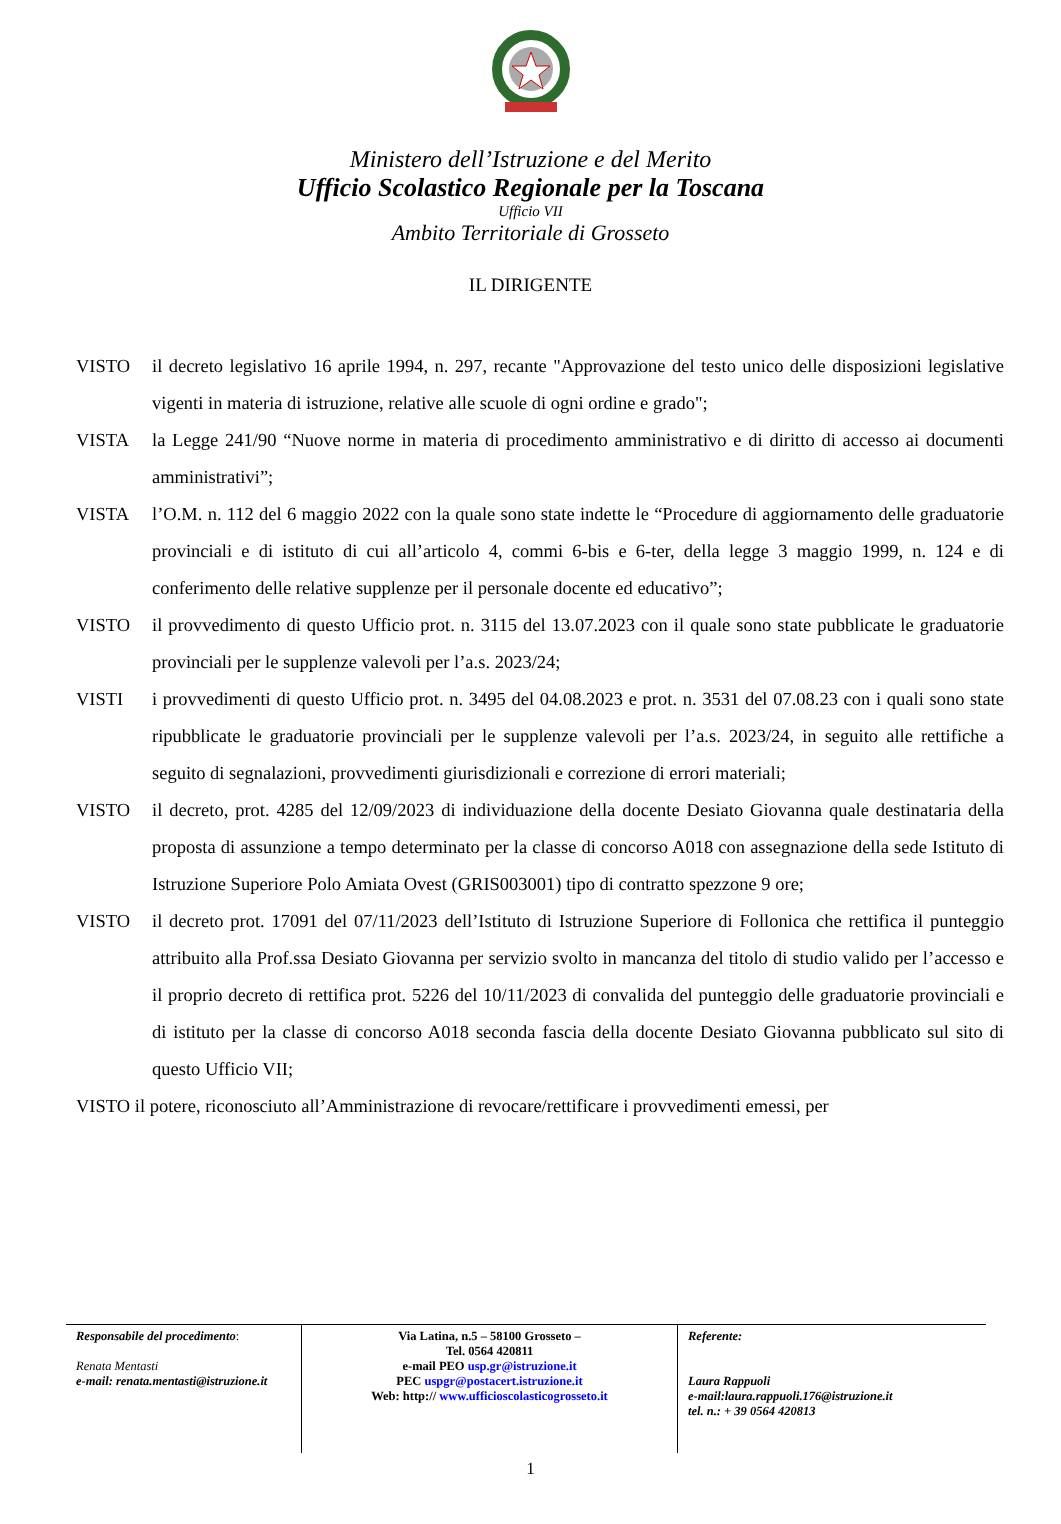Ministero dell’Istruzione e del Merito
Ufficio Scolastico Regionale per la Toscana
Ufficio VII
Ambito Territoriale di Grosseto
IL DIRIGENTE
VISTO il decreto legislativo 16 aprile 1994, n. 297, recante "Approvazione del testo unico delle disposizioni legislative vigenti in materia di istruzione, relative alle scuole di ogni ordine e grado";
VISTA la Legge 241/90 “Nuove norme in materia di procedimento amministrativo e di diritto di accesso ai documenti amministrativi”;
VISTA l’O.M. n. 112 del 6 maggio 2022 con la quale sono state indette le “Procedure di aggiornamento delle graduatorie provinciali e di istituto di cui all’articolo 4, commi 6-bis e 6-ter, della legge 3 maggio 1999, n. 124 e di conferimento delle relative supplenze per il personale docente ed educativo”;
VISTO il provvedimento di questo Ufficio prot. n. 3115 del 13.07.2023 con il quale sono state pubblicate le graduatorie provinciali per le supplenze valevoli per l’a.s. 2023/24;
VISTI i provvedimenti di questo Ufficio prot. n. 3495 del 04.08.2023 e prot. n. 3531 del 07.08.23 con i quali sono state ripubblicate le graduatorie provinciali per le supplenze valevoli per l’a.s. 2023/24, in seguito alle rettifiche a seguito di segnalazioni, provvedimenti giurisdizionali e correzione di errori materiali;
VISTO il decreto, prot. 4285 del 12/09/2023 di individuazione della docente Desiato Giovanna quale destinataria della proposta di assunzione a tempo determinato per la classe di concorso A018 con assegnazione della sede Istituto di Istruzione Superiore Polo Amiata Ovest (GRIS003001) tipo di contratto spezzone 9 ore;
VISTO il decreto prot. 17091 del 07/11/2023 dell’Istituto di Istruzione Superiore di Follonica che rettifica il punteggio attribuito alla Prof.ssa Desiato Giovanna per servizio svolto in mancanza del titolo di studio valido per l’accesso e il proprio decreto di rettifica prot. 5226 del 10/11/2023 di convalida del punteggio delle graduatorie provinciali e di istituto per la classe di concorso A018 seconda fascia della docente Desiato Giovanna pubblicato sul sito di questo Ufficio VII;
VISTO il potere, riconosciuto all’Amministrazione di revocare/rettificare i provvedimenti emessi, per
| Responsabile del procedimento : Renata Mentasti e-mail: renata.mentasti@istruzione.it | Via Latina, n.5 – 58100 Grosseto – Tel. 0564 420811 e-mail PEO usp.gr@istruzione.it PEC uspgr@postacert.istruzione.it Web: http:// www.ufficioscolasticogrosseto.it | Referente: Laura Rappuoli e-mail:laura.rappuoli.176@istruzione.it tel. n.: + 39 0564 420813 |
1